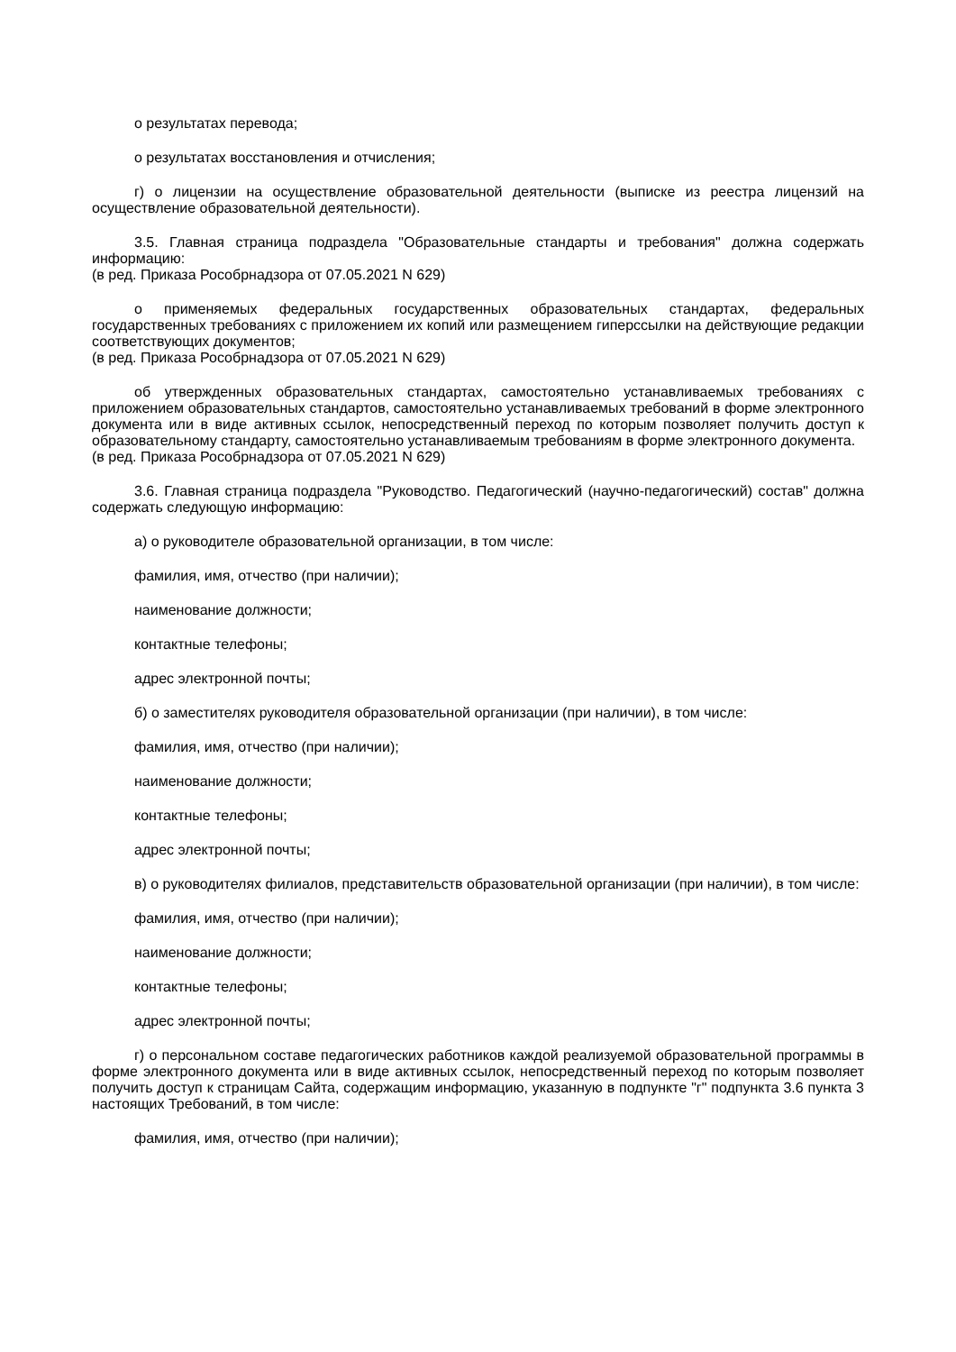о результатах перевода;
о результатах восстановления и отчисления;
г) о лицензии на осуществление образовательной деятельности (выписке из реестра лицензий на осуществление образовательной деятельности).
3.5. Главная страница подраздела "Образовательные стандарты и требования" должна содержать информацию:
(в ред. Приказа Рособрнадзора от 07.05.2021 N 629)
о применяемых федеральных государственных образовательных стандартах, федеральных государственных требованиях с приложением их копий или размещением гиперссылки на действующие редакции соответствующих документов;
(в ред. Приказа Рособрнадзора от 07.05.2021 N 629)
об утвержденных образовательных стандартах, самостоятельно устанавливаемых требованиях с приложением образовательных стандартов, самостоятельно устанавливаемых требований в форме электронного документа или в виде активных ссылок, непосредственный переход по которым позволяет получить доступ к образовательному стандарту, самостоятельно устанавливаемым требованиям в форме электронного документа.
(в ред. Приказа Рособрнадзора от 07.05.2021 N 629)
3.6. Главная страница подраздела "Руководство. Педагогический (научно-педагогический) состав" должна содержать следующую информацию:
а) о руководителе образовательной организации, в том числе:
фамилия, имя, отчество (при наличии);
наименование должности;
контактные телефоны;
адрес электронной почты;
б) о заместителях руководителя образовательной организации (при наличии), в том числе:
фамилия, имя, отчество (при наличии);
наименование должности;
контактные телефоны;
адрес электронной почты;
в) о руководителях филиалов, представительств образовательной организации (при наличии), в том числе:
фамилия, имя, отчество (при наличии);
наименование должности;
контактные телефоны;
адрес электронной почты;
г) о персональном составе педагогических работников каждой реализуемой образовательной программы в форме электронного документа или в виде активных ссылок, непосредственный переход по которым позволяет получить доступ к страницам Сайта, содержащим информацию, указанную в подпункте "г" подпункта 3.6 пункта 3 настоящих Требований, в том числе:
фамилия, имя, отчество (при наличии);